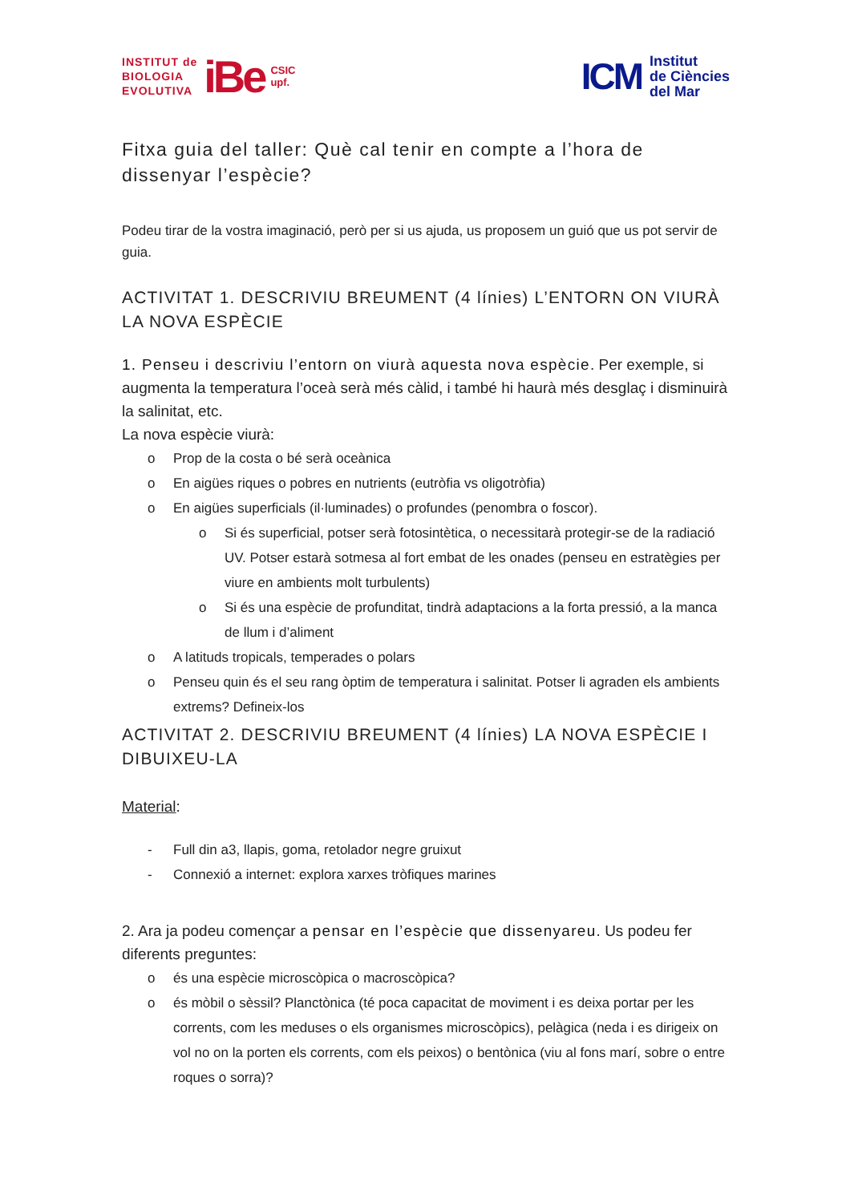INSTITUT de
BIOLOGIA
EVOLUTIVA
iBe
CSIC
upf.
ICM
Institut
de Ciències
del Mar
Fitxa guia del taller: Què cal tenir en compte a l’hora de dissenyar l’espècie?
Podeu tirar de la vostra imaginació, però per si us ajuda, us proposem un guió que us pot servir de guia.
ACTIVITAT 1. DESCRIVIU BREUMENT (4 línies) L’ENTORN ON VIURÀ LA NOVA ESPÈCIE
1. Penseu i descriviu l’entorn on viurà aquesta nova espècie. Per exemple, si augmenta la temperatura l’oceà serà més càlid, i també hi haurà més desglaç i disminuirà la salinitat, etc.
La nova espècie viurà:
o Prop de la costa o bé serà oceànica
o En aigües riques o pobres en nutrients (eutròfia vs oligotròfia)
o En aigües superficials (il·luminades) o profundes (penombra o foscor).
o Si és superficial, potser serà fotosintètica, o necessitarà protegir-se de la radiació UV. Potser estarà sotmesa al fort embat de les onades (penseu en estratègies per viure en ambients molt turbulents)
o Si és una espècie de profunditat, tindrà adaptacions a la forta pressió, a la manca de llum i d’aliment
o A latituds tropicals, temperades o polars
o Penseu quin és el seu rang òptim de temperatura i salinitat. Potser li agraden els ambients extrems? Defineix-los
ACTIVITAT 2. DESCRIVIU BREUMENT (4 línies) LA NOVA ESPÈCIE I DIBUIXEU-LA
Material:
- Full din a3, llapis, goma, retolador negre gruixut
- Connexió a internet: explora xarxes tròfiques marines
2. Ara ja podeu començar a pensar en l’espècie que dissenyareu. Us podeu fer diferents preguntes:
o és una espècie microscòpica o macroscòpica?
o és mòbil o sèssil? Planctònica (té poca capacitat de moviment i es deixa portar per les corrents, com les meduses o els organismes microscòpics), pelàgica (neda i es dirigeix on vol no on la porten els corrents, com els peixos) o bentònica (viu al fons marí, sobre o entre roques o sorra)?